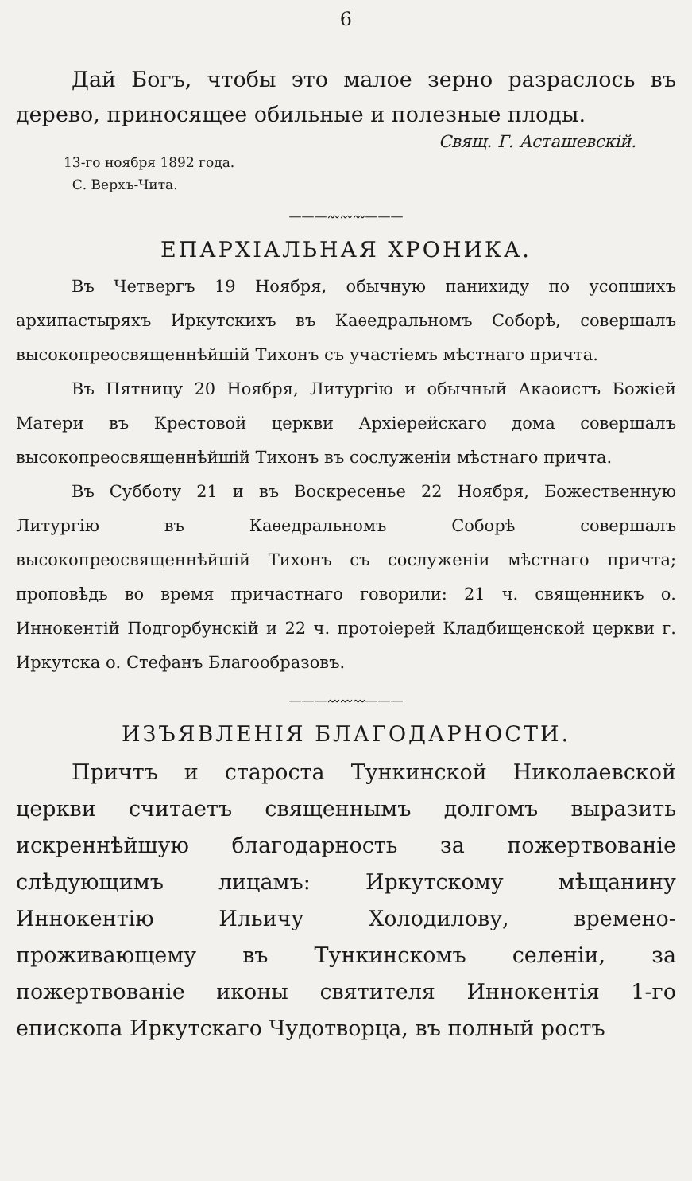6
Дай Богъ, чтобы это малое зерно разраслось въ дерево, приносящее обильные и полезные плоды.
Свящ. Г. Асташевскій.
13-го ноября 1892 года.
С. Верхъ-Чита.
———〰〰〰———
ЕПАРХІАЛЬНАЯ ХРОНИКА.
Въ Четвергъ 19 Ноября, обычную панихиду по усопшихъ архипастыряхъ Иркутскихъ въ Каѳедральномъ Соборѣ, совершалъ высокопреосвященнѣйшій Тихонъ съ участіемъ мѣстнаго причта.
Въ Пятницу 20 Ноября, Литургію и обычный Акаѳистъ Божіей Матери въ Крестовой церкви Архіерейскаго дома совершалъ высокопреосвященнѣйшій Тихонъ въ сослуженіи мѣстнаго причта.
Въ Субботу 21 и въ Воскресенье 22 Ноября, Божественную Литургію въ Каѳедральномъ Соборѣ совершалъ высокопреосвященнѣйшій Тихонъ съ сослуженіи мѣстнаго причта; проповѣдь во время причастнаго говорили: 21 ч. священникъ о. Иннокентій Подгорбунскій и 22 ч. протоіерей Кладбищенской церкви г. Иркутска о. Стефанъ Благообразовъ.
———〰〰〰———
ИЗЪЯВЛЕНІЯ БЛАГОДАРНОСТИ.
Причтъ и староста Тункинской Николаевской церкви считаетъ священнымъ долгомъ выразить искреннѣйшую благодарность за пожертвованіе слѣдующимъ лицамъ: Иркутскому мѣщанину Иннокентію Ильичу Холодилову, времено-проживающему въ Тункинскомъ селеніи, за пожертвованіе иконы святителя Иннокентія 1-го епископа Иркутскаго Чудотворца, въ полный ростъ